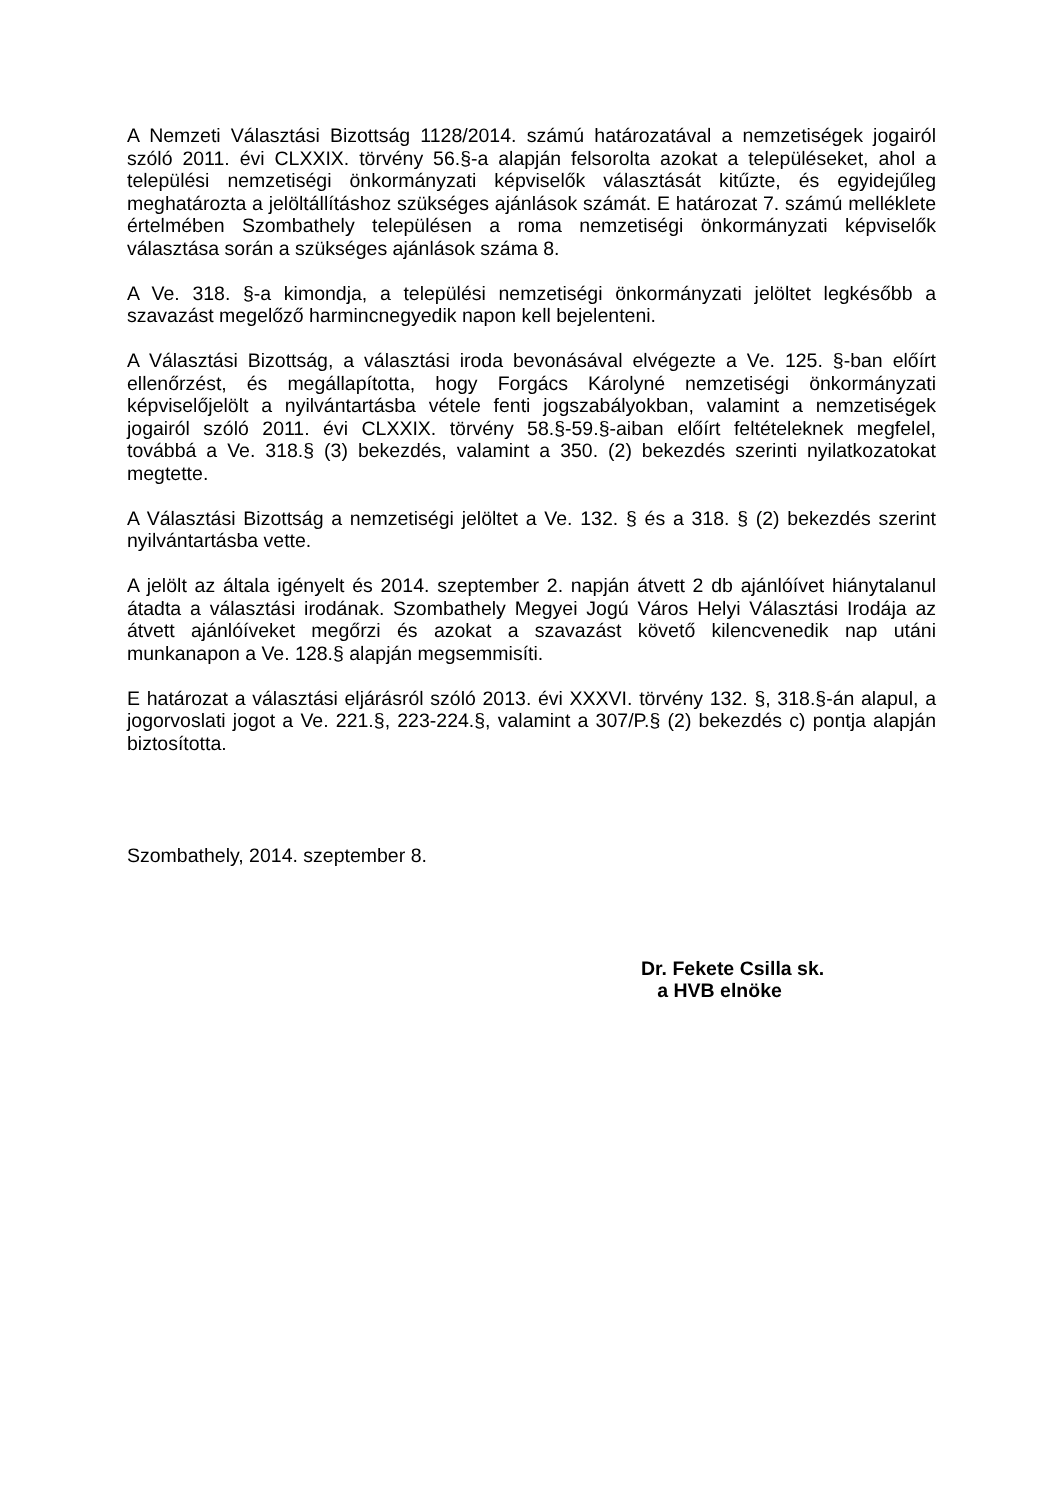A Nemzeti Választási Bizottság 1128/2014. számú határozatával a nemzetiségek jogairól szóló 2011. évi CLXXIX. törvény 56.§-a alapján felsorolta azokat a településeket, ahol a települési nemzetiségi önkormányzati képviselők választását kitűzte, és egyidejűleg meghatározta a jelöltállításhoz szükséges ajánlások számát. E határozat 7. számú melléklete értelmében Szombathely településen a roma nemzetiségi önkormányzati képviselők választása során a szükséges ajánlások száma 8.
A Ve. 318. §-a kimondja, a települési nemzetiségi önkormányzati jelöltet legkésőbb a szavazást megelőző harmincnegyedik napon kell bejelenteni.
A Választási Bizottság, a választási iroda bevonásával elvégezte a Ve. 125. §-ban előírt ellenőrzést, és megállapította, hogy Forgács Károlyné nemzetiségi önkormányzati képviselőjelölt a nyilvántartásba vétele fenti jogszabályokban, valamint a nemzetiségek jogairól szóló 2011. évi CLXXIX. törvény 58.§-59.§-aiban előírt feltételeknek megfelel, továbbá a Ve. 318.§ (3) bekezdés, valamint a 350. (2) bekezdés szerinti nyilatkozatokat megtette.
A Választási Bizottság a nemzetiségi jelöltet a Ve. 132. § és a 318. § (2) bekezdés szerint nyilvántartásba vette.
A jelölt az általa igényelt és 2014. szeptember 2. napján átvett 2 db ajánlóívet hiánytalanul átadta a választási irodának. Szombathely Megyei Jogú Város Helyi Választási Irodája az átvett ajánlóíveket megőrzi és azokat a szavazást követő kilencvenedik nap utáni munkanapon a Ve. 128.§ alapján megsemmisíti.
E határozat a választási eljárásról szóló 2013. évi XXXVI. törvény 132. §, 318.§-án alapul, a jogorvoslati jogot a Ve. 221.§, 223-224.§, valamint a 307/P.§ (2) bekezdés c) pontja alapján biztosította.
Szombathely, 2014. szeptember 8.
Dr. Fekete Csilla sk.
a HVB elnöke